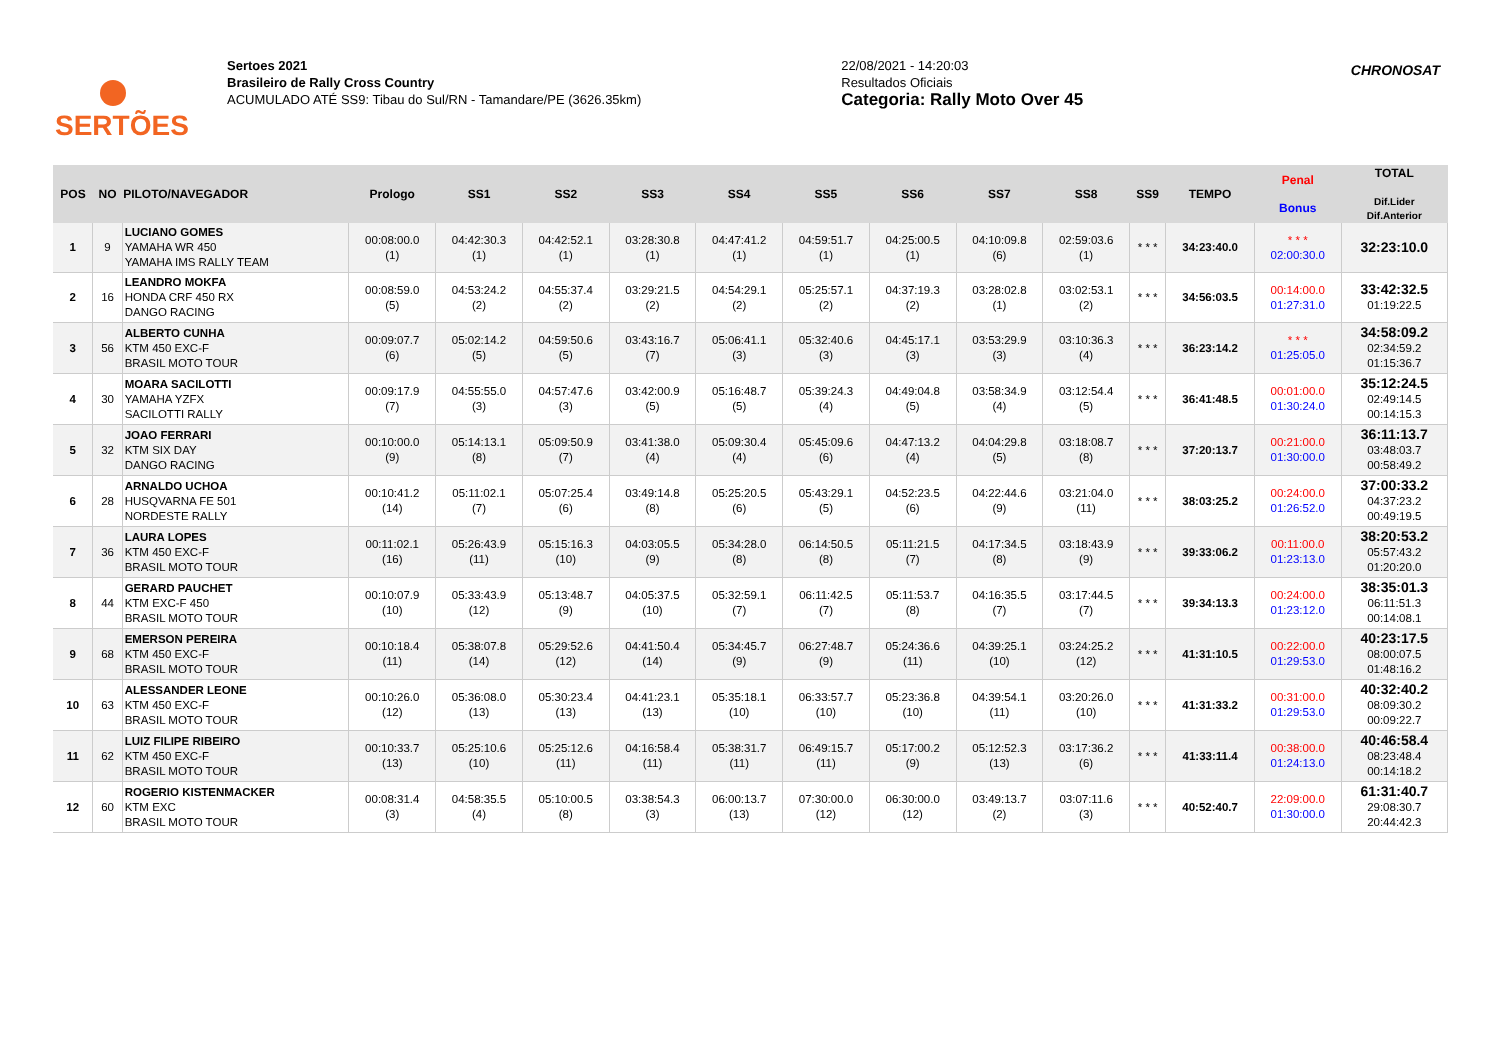SERTÕES
Sertoes 2021
Brasileiro de Rally Cross Country
ACUMULADO ATÉ SS9: Tibau do Sul/RN - Tamandare/PE (3626.35km)
22/08/2021 - 14:20:03
Resultados Oficiais
Categoria: Rally Moto Over 45
CHRONOSAT
| POS | NO | PILOTO/NAVEGADOR | Prologo | SS1 | SS2 | SS3 | SS4 | SS5 | SS6 | SS7 | SS8 | SS9 | TEMPO | Penal Bonus | TOTAL Dif.Lider Dif.Anterior |
| --- | --- | --- | --- | --- | --- | --- | --- | --- | --- | --- | --- | --- | --- | --- | --- |
| 1 | 9 | LUCIANO GOMES YAMAHA WR 450 YAMAHA IMS RALLY TEAM | 00:08:00.0 (1) | 04:42:30.3 (1) | 04:42:52.1 (1) | 03:28:30.8 (1) | 04:47:41.2 (1) | 04:59:51.7 (1) | 04:25:00.5 (1) | 04:10:09.8 (6) | 02:59:03.6 (1) | * * * | 34:23:40.0 | * * * 02:00:30.0 | 32:23:10.0 |
| 2 | 16 | LEANDRO MOKFA HONDA CRF 450 RX DANGO RACING | 00:08:59.0 (5) | 04:53:24.2 (2) | 04:55:37.4 (2) | 03:29:21.5 (2) | 04:54:29.1 (2) | 05:25:57.1 (2) | 04:37:19.3 (2) | 03:28:02.8 (1) | 03:02:53.1 (2) | * * * | 34:56:03.5 | 00:14:00.0 01:27:31.0 | 33:42:32.5 01:19:22.5 |
| 3 | 56 | ALBERTO CUNHA KTM 450 EXC-F BRASIL MOTO TOUR | 00:09:07.7 (6) | 05:02:14.2 (5) | 04:59:50.6 (5) | 03:43:16.7 (7) | 05:06:41.1 (3) | 05:32:40.6 (3) | 04:45:17.1 (3) | 03:53:29.9 (3) | 03:10:36.3 (4) | * * * | 36:23:14.2 | * * * 01:25:05.0 | 34:58:09.2 02:34:59.2 01:15:36.7 |
| 4 | 30 | MOARA SACILOTTI YAMAHA YZFX SACILOTTI RALLY | 00:09:17.9 (7) | 04:55:55.0 (3) | 04:57:47.6 (3) | 03:42:00.9 (5) | 05:16:48.7 (5) | 05:39:24.3 (4) | 04:49:04.8 (5) | 03:58:34.9 (4) | 03:12:54.4 (5) | * * * | 36:41:48.5 | 00:01:00.0 01:30:24.0 | 35:12:24.5 02:49:14.5 00:14:15.3 |
| 5 | 32 | JOAO FERRARI KTM SIX DAY DANGO RACING | 00:10:00.0 (9) | 05:14:13.1 (8) | 05:09:50.9 (7) | 03:41:38.0 (4) | 05:09:30.4 (4) | 05:45:09.6 (6) | 04:47:13.2 (4) | 04:04:29.8 (5) | 03:18:08.7 (8) | * * * | 37:20:13.7 | 00:21:00.0 01:30:00.0 | 36:11:13.7 03:48:03.7 00:58:49.2 |
| 6 | 28 | ARNALDO UCHOA HUSQVARNA FE 501 NORDESTE RALLY | 00:10:41.2 (14) | 05:11:02.1 (7) | 05:07:25.4 (6) | 03:49:14.8 (8) | 05:25:20.5 (6) | 05:43:29.1 (5) | 04:52:23.5 (6) | 04:22:44.6 (9) | 03:21:04.0 (11) | * * * | 38:03:25.2 | 00:24:00.0 01:26:52.0 | 37:00:33.2 04:37:23.2 00:49:19.5 |
| 7 | 36 | LAURA LOPES KTM 450 EXC-F BRASIL MOTO TOUR | 00:11:02.1 (16) | 05:26:43.9 (11) | 05:15:16.3 (10) | 04:03:05.5 (9) | 05:34:28.0 (8) | 06:14:50.5 (8) | 05:11:21.5 (7) | 04:17:34.5 (8) | 03:18:43.9 (9) | * * * | 39:33:06.2 | 00:11:00.0 01:23:13.0 | 38:20:53.2 05:57:43.2 01:20:20.0 |
| 8 | 44 | GERARD PAUCHET KTM EXC-F 450 BRASIL MOTO TOUR | 00:10:07.9 (10) | 05:33:43.9 (12) | 05:13:48.7 (9) | 04:05:37.5 (10) | 05:32:59.1 (7) | 06:11:42.5 (7) | 05:11:53.7 (8) | 04:16:35.5 (7) | 03:17:44.5 (7) | * * * | 39:34:13.3 | 00:24:00.0 01:23:12.0 | 38:35:01.3 06:11:51.3 00:14:08.1 |
| 9 | 68 | EMERSON PEREIRA KTM 450 EXC-F BRASIL MOTO TOUR | 00:10:18.4 (11) | 05:38:07.8 (14) | 05:29:52.6 (12) | 04:41:50.4 (14) | 05:34:45.7 (9) | 06:27:48.7 (9) | 05:24:36.6 (11) | 04:39:25.1 (10) | 03:24:25.2 (12) | * * * | 41:31:10.5 | 00:22:00.0 01:29:53.0 | 40:23:17.5 08:00:07.5 01:48:16.2 |
| 10 | 63 | ALESSANDER LEONE KTM 450 EXC-F BRASIL MOTO TOUR | 00:10:26.0 (12) | 05:36:08.0 (13) | 05:30:23.4 (13) | 04:41:23.1 (13) | 05:35:18.1 (10) | 06:33:57.7 (10) | 05:23:36.8 (10) | 04:39:54.1 (11) | 03:20:26.0 (10) | * * * | 41:31:33.2 | 00:31:00.0 01:29:53.0 | 40:32:40.2 08:09:30.2 00:09:22.7 |
| 11 | 62 | LUIZ FILIPE RIBEIRO KTM 450 EXC-F BRASIL MOTO TOUR | 00:10:33.7 (13) | 05:25:10.6 (10) | 05:25:12.6 (11) | 04:16:58.4 (11) | 05:38:31.7 (11) | 06:49:15.7 (11) | 05:17:00.2 (9) | 05:12:52.3 (13) | 03:17:36.2 (6) | * * * | 41:33:11.4 | 00:38:00.0 01:24:13.0 | 40:46:58.4 08:23:48.4 00:14:18.2 |
| 12 | 60 | ROGERIO KISTENMACKER KTM EXC BRASIL MOTO TOUR | 00:08:31.4 (3) | 04:58:35.5 (4) | 05:10:00.5 (8) | 03:38:54.3 (3) | 06:00:13.7 (13) | 07:30:00.0 (12) | 06:30:00.0 (12) | 03:49:13.7 (2) | 03:07:11.6 (3) | * * * | 40:52:40.7 | 22:09:00.0 01:30:00.0 | 61:31:40.7 29:08:30.7 20:44:42.3 |